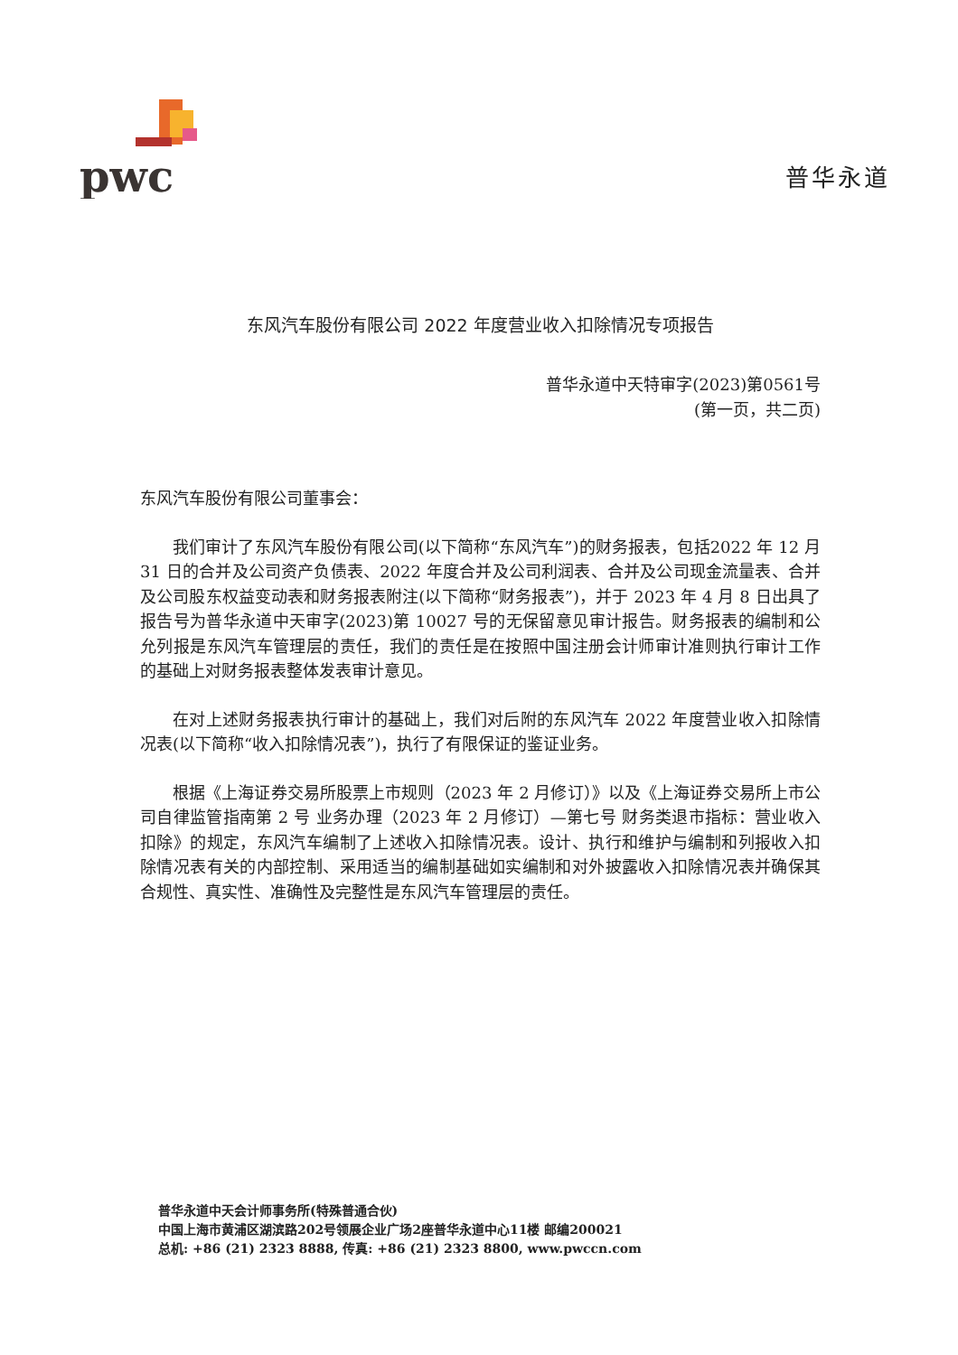pwc
普华永道
东风汽车股份有限公司 2022 年度营业收入扣除情况专项报告
普华永道中天特审字(2023)第0561号
(第一页，共二页)
东风汽车股份有限公司董事会：
我们审计了东风汽车股份有限公司(以下简称“东风汽车”)的财务报表，包括2022 年 12 月 31 日的合并及公司资产负债表、2022 年度合并及公司利润表、合并及公司现金流量表、合并及公司股东权益变动表和财务报表附注(以下简称“财务报表”)，并于 2023 年 4 月 8 日出具了报告号为普华永道中天审字(2023)第 10027 号的无保留意见审计报告。财务报表的编制和公允列报是东风汽车管理层的责任，我们的责任是在按照中国注册会计师审计准则执行审计工作的基础上对财务报表整体发表审计意见。
在对上述财务报表执行审计的基础上，我们对后附的东风汽车 2022 年度营业收入扣除情况表(以下简称“收入扣除情况表”)，执行了有限保证的鉴证业务。
根据《上海证券交易所股票上市规则（2023 年 2 月修订）》以及《上海证券交易所上市公司自律监管指南第 2 号 业务办理（2023 年 2 月修订）—第七号 财务类退市指标：营业收入扣除》的规定，东风汽车编制了上述收入扣除情况表。设计、执行和维护与编制和列报收入扣除情况表有关的内部控制、采用适当的编制基础如实编制和对外披露收入扣除情况表并确保其合规性、真实性、准确性及完整性是东风汽车管理层的责任。
普华永道中天会计师事务所(特殊普通合伙)
中国上海市黄浦区湖滨路202号领展企业广场2座普华永道中心11楼 邮编200021
总机: +86 (21) 2323 8888, 传真: +86 (21) 2323 8800, www.pwccn.com